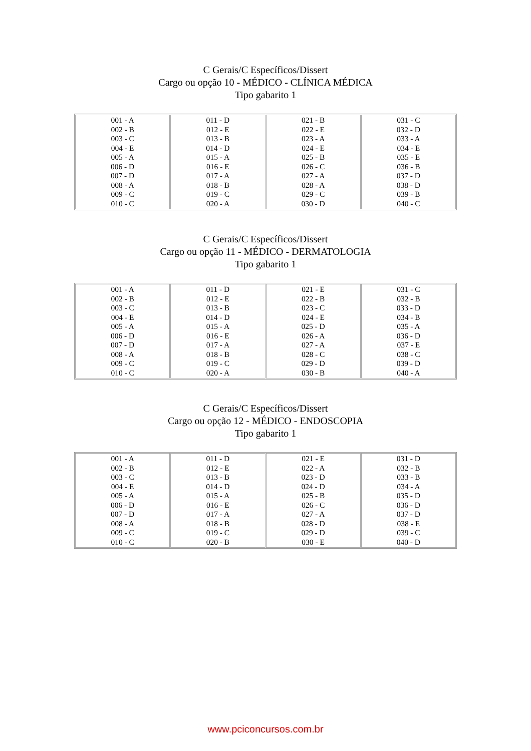C Gerais/C Específicos/Dissert
Cargo ou opção 10 - MÉDICO - CLÍNICA MÉDICA
Tipo gabarito 1
| 001 - A 002 - B 003 - C 004 - E 005 - A 006 - D 007 - D 008 - A 009 - C 010 - C | 011 - D 012 - E 013 - B 014 - D 015 - A 016 - E 017 - A 018 - B 019 - C 020 - A | 021 - B 022 - E 023 - A 024 - E 025 - B 026 - C 027 - A 028 - A 029 - C 030 - D | 031 - C 032 - D 033 - A 034 - E 035 - E 036 - B 037 - D 038 - D 039 - B 040 - C |
C Gerais/C Específicos/Dissert
Cargo ou opção 11 - MÉDICO - DERMATOLOGIA
Tipo gabarito 1
| 001 - A 002 - B 003 - C 004 - E 005 - A 006 - D 007 - D 008 - A 009 - C 010 - C | 011 - D 012 - E 013 - B 014 - D 015 - A 016 - E 017 - A 018 - B 019 - C 020 - A | 021 - E 022 - B 023 - C 024 - E 025 - D 026 - A 027 - A 028 - C 029 - D 030 - B | 031 - C 032 - B 033 - D 034 - B 035 - A 036 - D 037 - E 038 - C 039 - D 040 - A |
C Gerais/C Específicos/Dissert
Cargo ou opção 12 - MÉDICO - ENDOSCOPIA
Tipo gabarito 1
| 001 - A 002 - B 003 - C 004 - E 005 - A 006 - D 007 - D 008 - A 009 - C 010 - C | 011 - D 012 - E 013 - B 014 - D 015 - A 016 - E 017 - A 018 - B 019 - C 020 - B | 021 - E 022 - A 023 - D 024 - D 025 - B 026 - C 027 - A 028 - D 029 - D 030 - E | 031 - D 032 - B 033 - B 034 - A 035 - D 036 - D 037 - D 038 - E 039 - C 040 - D |
www.pciconcursos.com.br